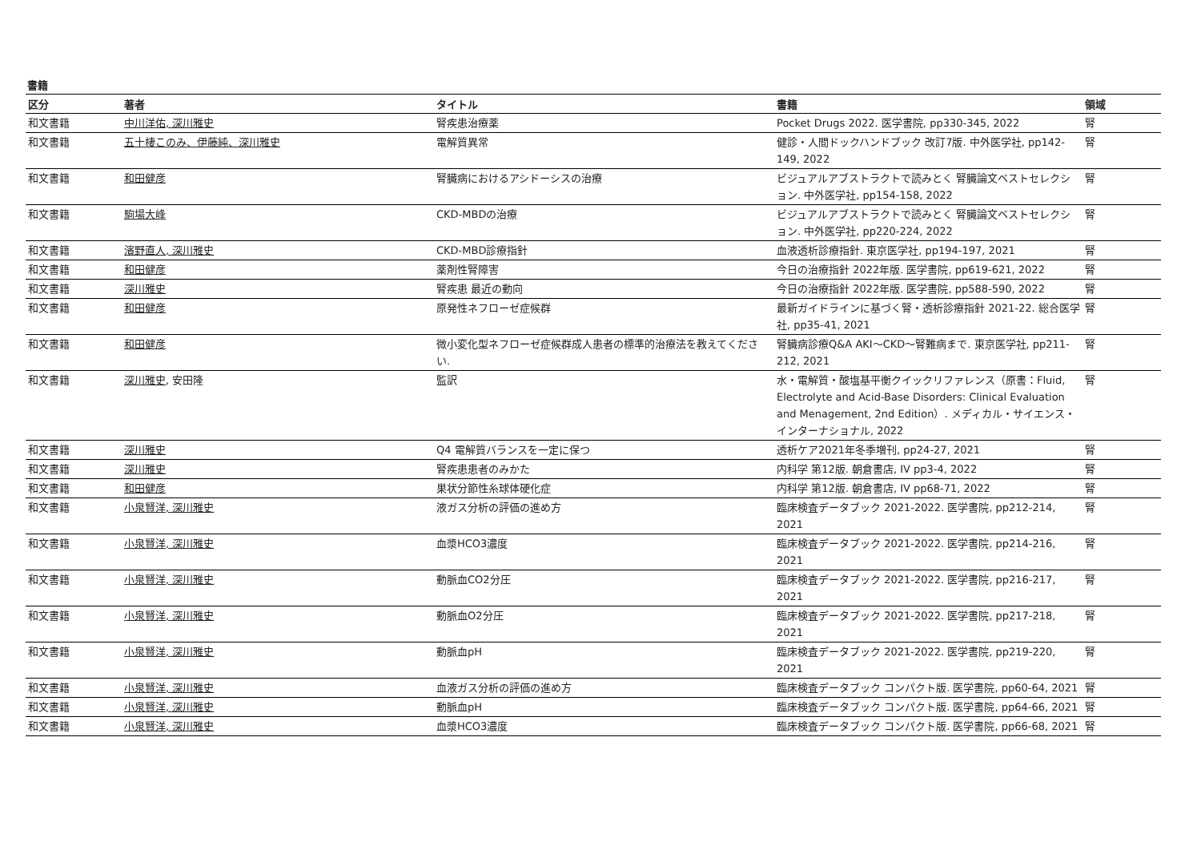書籍
| 区分 | 著者 | タイトル | 書籍 | 領域 |
| --- | --- | --- | --- | --- |
| 和文書籍 | 中川洋佑, 深川雅史 | 腎疾患治療薬 | Pocket Drugs 2022. 医学書院, pp330-345, 2022 | 腎 |
| 和文書籍 | 五十棲このみ、伊藤純、深川雅史 | 電解質異常 | 健診・人間ドックハンドブック 改訂7版. 中外医学社, pp142-149, 2022 | 腎 |
| 和文書籍 | 和田健彦 | 腎臓病におけるアシドーシスの治療 | ビジュアルアブストラクトで読みとく 腎臓論文ベストセレクション. 中外医学社, pp154-158, 2022 | 腎 |
| 和文書籍 | 駒場大峰 | CKD-MBDの治療 | ビジュアルアブストラクトで読みとく 腎臓論文ベストセレクション. 中外医学社, pp220-224, 2022 | 腎 |
| 和文書籍 | 濱野直人, 深川雅史 | CKD-MBD診療指針 | 血液透析診療指針. 東京医学社, pp194-197, 2021 | 腎 |
| 和文書籍 | 和田健彦 | 薬剤性腎障害 | 今日の治療指針 2022年版. 医学書院, pp619-621, 2022 | 腎 |
| 和文書籍 | 深川雅史 | 腎疾患 最近の動向 | 今日の治療指針 2022年版. 医学書院, pp588-590, 2022 | 腎 |
| 和文書籍 | 和田健彦 | 原発性ネフローゼ症候群 | 最新ガイドラインに基づく腎・透析診療指針 2021-22. 総合医学社, pp35-41, 2021 | 腎 |
| 和文書籍 | 和田健彦 | 微小変化型ネフローゼ症候群成人患者の標準的治療法を教えてください. | 腎臓病診療Q&A AKI〜CKD〜腎難病まで. 東京医学社, pp211-212, 2021 | 腎 |
| 和文書籍 | 深川雅史 , 安田隆 | 監訳 | 水・電解質・酸塩基平衡クイックリファレンス（原書：Fluid, Electrolyte and Acid-Base Disorders: Clinical Evaluation and Menagement, 2nd Edition）. メディカル・サイエンス・インターナショナル, 2022 | 腎 |
| 和文書籍 | 深川雅史 | Q4 電解質バランスを一定に保つ | 透析ケア2021年冬季増刊, pp24-27, 2021 | 腎 |
| 和文書籍 | 深川雅史 | 腎疾患患者のみかた | 内科学 第12版. 朝倉書店, IV pp3-4, 2022 | 腎 |
| 和文書籍 | 和田健彦 | 巣状分節性糸球体硬化症 | 内科学 第12版. 朝倉書店, IV pp68-71, 2022 | 腎 |
| 和文書籍 | 小泉賢洋, 深川雅史 | 液ガス分析の評価の進め方 | 臨床検査データブック 2021-2022. 医学書院, pp212-214, 2021 | 腎 |
| 和文書籍 | 小泉賢洋, 深川雅史 | 血漿HCO3濃度 | 臨床検査データブック 2021-2022. 医学書院, pp214-216, 2021 | 腎 |
| 和文書籍 | 小泉賢洋, 深川雅史 | 動脈血CO2分圧 | 臨床検査データブック 2021-2022. 医学書院, pp216-217, 2021 | 腎 |
| 和文書籍 | 小泉賢洋, 深川雅史 | 動脈血O2分圧 | 臨床検査データブック 2021-2022. 医学書院, pp217-218, 2021 | 腎 |
| 和文書籍 | 小泉賢洋, 深川雅史 | 動脈血pH | 臨床検査データブック 2021-2022. 医学書院, pp219-220, 2021 | 腎 |
| 和文書籍 | 小泉賢洋, 深川雅史 | 血液ガス分析の評価の進め方 | 臨床検査データブック コンパクト版. 医学書院, pp60-64, 2021 | 腎 |
| 和文書籍 | 小泉賢洋, 深川雅史 | 動脈血pH | 臨床検査データブック コンパクト版. 医学書院, pp64-66, 2021 | 腎 |
| 和文書籍 | 小泉賢洋, 深川雅史 | 血漿HCO3濃度 | 臨床検査データブック コンパクト版. 医学書院, pp66-68, 2021 | 腎 |